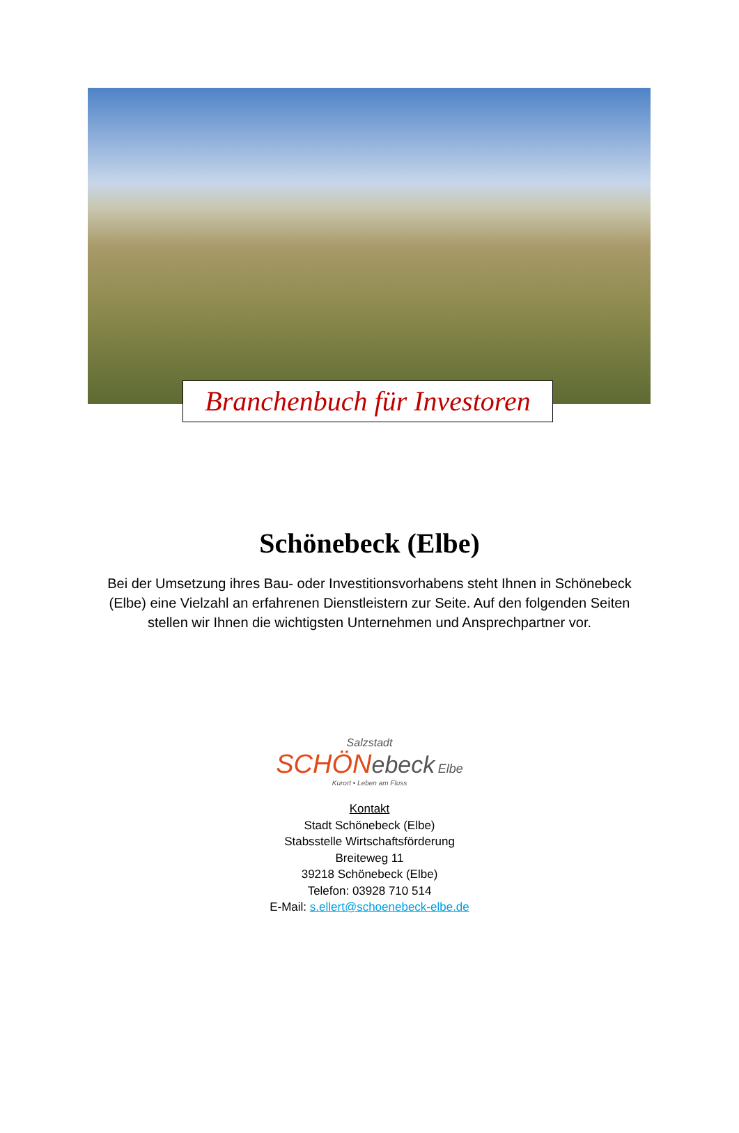Branchenbuch für Investoren
Schönebeck (Elbe)
Bei der Umsetzung ihres Bau- oder Investitionsvorhabens steht Ihnen in Schönebeck (Elbe) eine Vielzahl an erfahrenen Dienstleistern zur Seite. Auf den folgenden Seiten stellen wir Ihnen die wichtigsten Unternehmen und Ansprechpartner vor.
Salzstadt
SCHÖN ebeck Elbe
Kurort • Leben am Fluss
Kontakt
Stadt Schönebeck (Elbe)
Stabsstelle Wirtschaftsförderung
Breiteweg 11
39218 Schönebeck (Elbe)
Telefon: 03928 710 514
E-Mail: s.ellert@schoenebeck-elbe.de